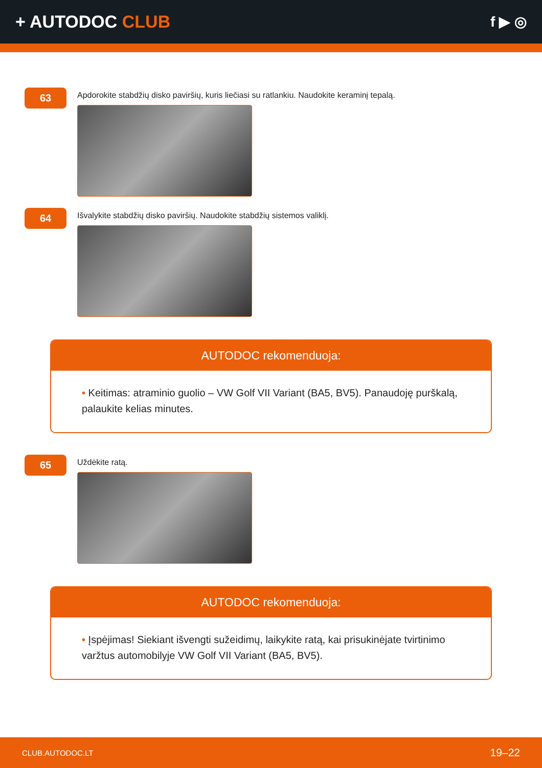+ AUTODOC CLUB
f ▶ ◎
63
Apdorokite stabdžių disko paviršių, kuris liečiasi su ratlankiu. Naudokite keraminį tepalą.
64
Išvalykite stabdžių disko paviršių. Naudokite stabdžių sistemos valiklį.
AUTODOC rekomenduoja:
• Keitimas: atraminio guolio – VW Golf VII Variant (BA5, BV5). Panaudoję purškalą, palaukite kelias minutes.
65
Uždėkite ratą.
AUTODOC rekomenduoja:
• Įspėjimas! Siekiant išvengti sužeidimų, laikykite ratą, kai prisukinėjate tvirtinimo varžtus automobilyje VW Golf VII Variant (BA5, BV5).
CLUB.AUTODOC.LT 19–22